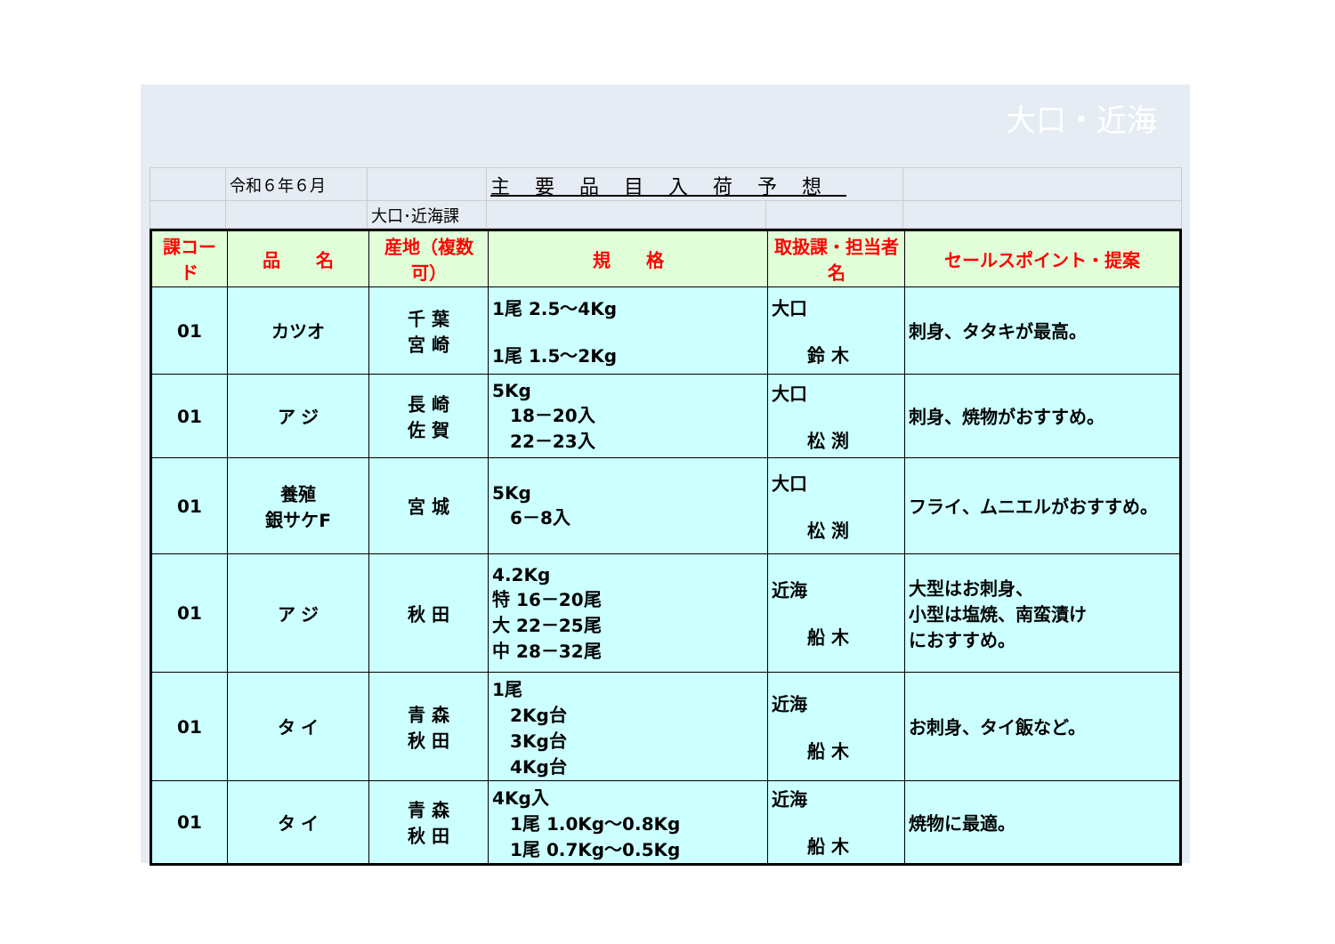大口・近海
| | 令和６年６月 | | 主要品目入荷予想 | | |
| | | 大口･近海課 | | | |
| 課コード | 品 名 | 産地（複数可） | 規 格 | 取扱課・担当者名 | セールスポイント・提案 |
| --- | --- | --- | --- | --- | --- |
| 01 | カツオ | 千 葉 宮 崎 | 1尾 2.5～4Kg 1尾 1.5～2Kg | 大口 鈴 木 | 刺身、タタキが最高。 |
| 01 | ア ジ | 長 崎 佐 賀 | 5Kg 18－20入 22－23入 | 大口 松 渕 | 刺身、焼物がおすすめ。 |
| 01 | 養殖 銀サケF | 宮 城 | 5Kg 6－8入 | 大口 松 渕 | フライ、ムニエルがおすすめ。 |
| 01 | ア ジ | 秋 田 | 4.2Kg 特 16－20尾 大 22－25尾 中 28－32尾 | 近海 船 木 | 大型はお刺身、 小型は塩焼、南蛮漬け におすすめ。 |
| 01 | タ イ | 青 森 秋 田 | 1尾 2Kg台 3Kg台 4Kg台 | 近海 船 木 | お刺身、タイ飯など。 |
| 01 | タ イ | 青 森 秋 田 | 4Kg入 1尾 1.0Kg～0.8Kg 1尾 0.7Kg～0.5Kg | 近海 船 木 | 焼物に最適。 |